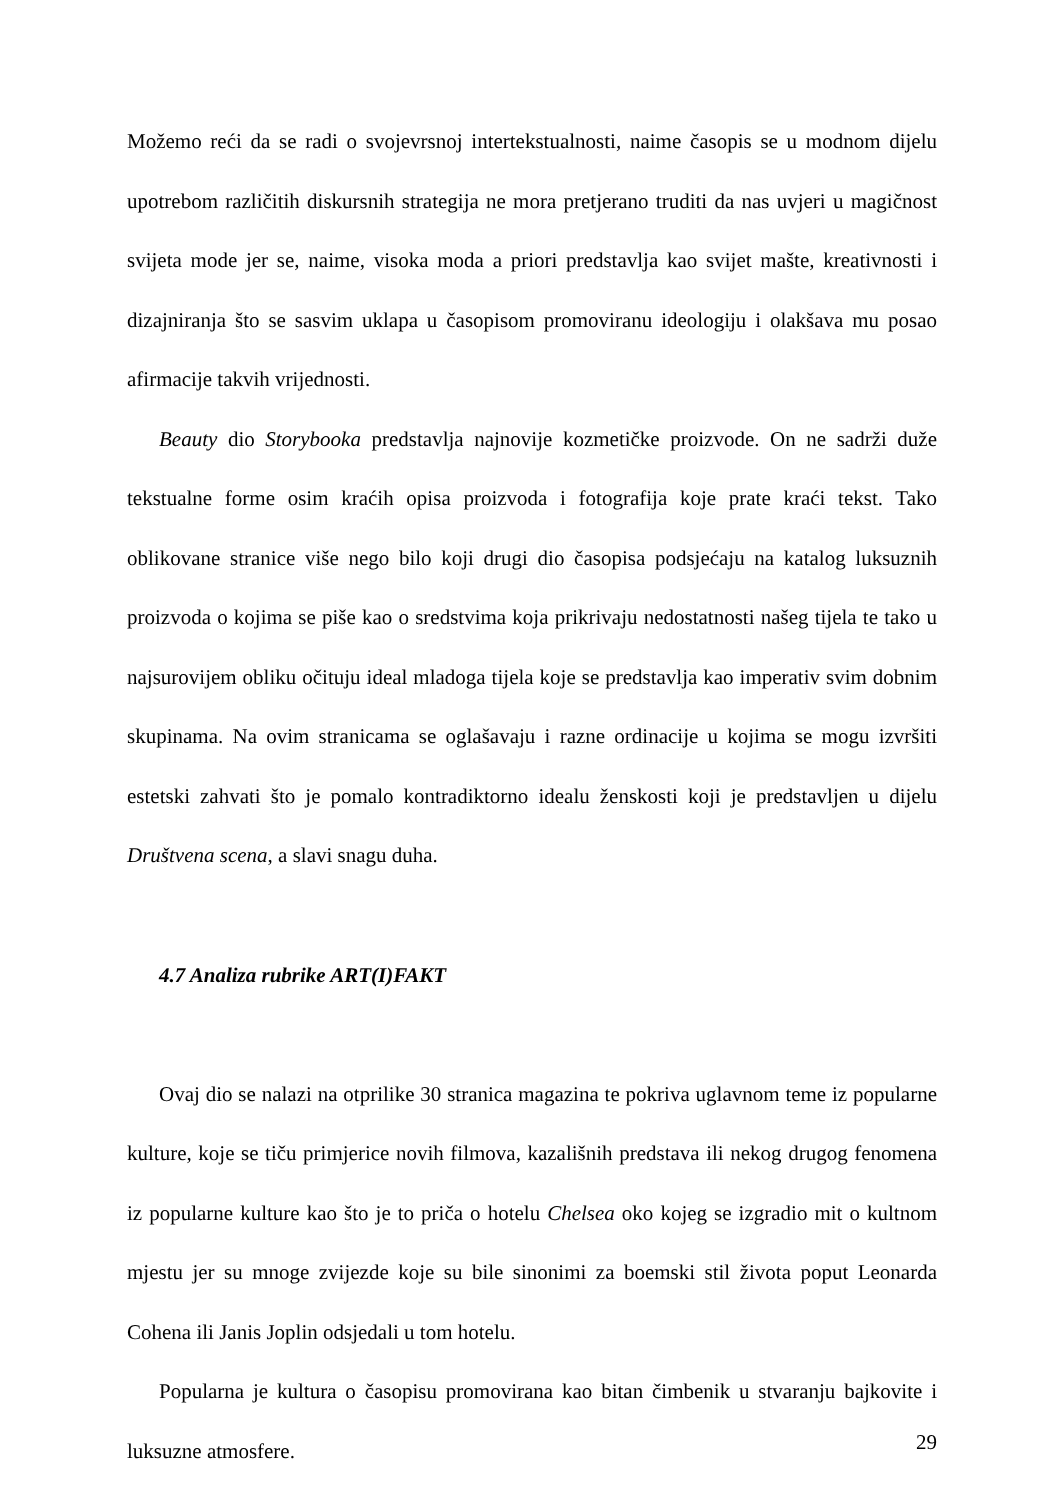Možemo reći da se radi o svojevrsnoj intertekstualnosti, naime časopis se u modnom dijelu upotrebom različitih diskursnih strategija ne mora pretjerano truditi da nas uvjeri u magičnost svijeta mode jer se, naime, visoka moda a priori predstavlja kao svijet mašte, kreativnosti i dizajniranja što se sasvim uklapa u časopisom promoviranu ideologiju i olakšava mu posao afirmacije takvih vrijednosti.
Beauty dio Storybooka predstavlja najnovije kozmetičke proizvode. On ne sadrži duže tekstualne forme osim kraćih opisa proizvoda i fotografija koje prate kraći tekst. Tako oblikovane stranice više nego bilo koji drugi dio časopisa podsjećaju na katalog luksuznih proizvoda o kojima se piše kao o sredstvima koja prikrivaju nedostatnosti našeg tijela te tako u najsurovijem obliku očituju ideal mladoga tijela koje se predstavlja kao imperativ svim dobnim skupinama. Na ovim stranicama se oglašavaju i razne ordinacije u kojima se mogu izvršiti estetski zahvati što je pomalo kontradiktorno idealu ženskosti koji je predstavljen u dijelu Društvena scena, a slavi snagu duha.
4.7 Analiza rubrike ART(I)FAKT
Ovaj dio se nalazi na otprilike 30 stranica magazina te pokriva uglavnom teme iz popularne kulture, koje se tiču primjerice novih filmova, kazališnih predstava ili nekog drugog fenomena iz popularne kulture kao što je to priča o hotelu Chelsea oko kojeg se izgradio mit o kultnom mjestu jer su mnoge zvijezde koje su bile sinonimi za boemski stil života poput Leonarda Cohena ili Janis Joplin odsjedali u tom hotelu.
Popularna je kultura o časopisu promovirana kao bitan čimbenik u stvaranju bajkovite i luksuzne atmosfere.
29